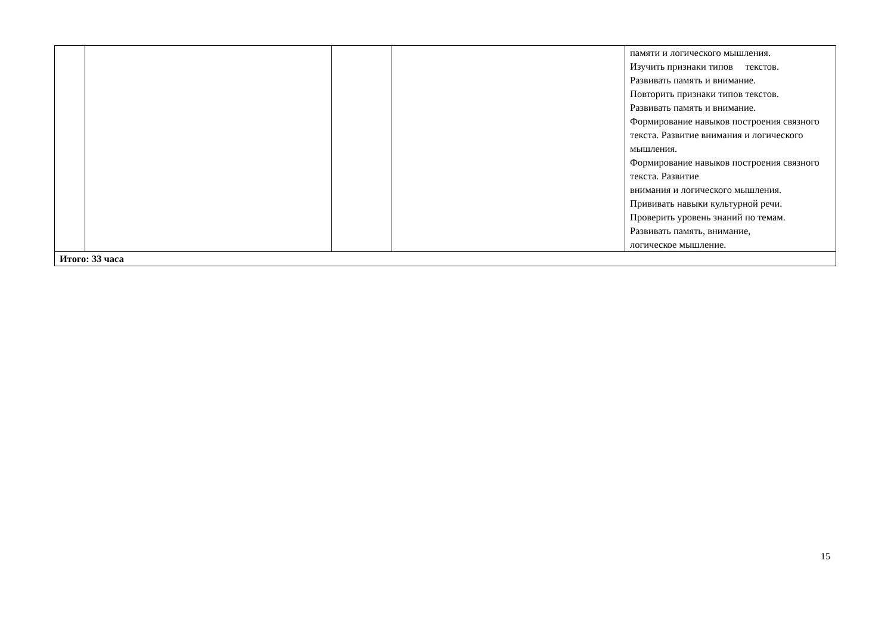| | | | | памяти и логического мышления. Изучить признаки типов текстов. Развивать память и внимание. Повторить признаки типов текстов. Развивать память и внимание. Формирование навыков построения связного текста. Развитие внимания и логического мышления. Формирование навыков построения связного текста. Развитие внимания и логического мышления. Прививать навыки культурной речи. Проверить уровень знаний по темам. Развивать память, внимание, логическое мышление. |
| Итого: 33 часа | | | | |
15